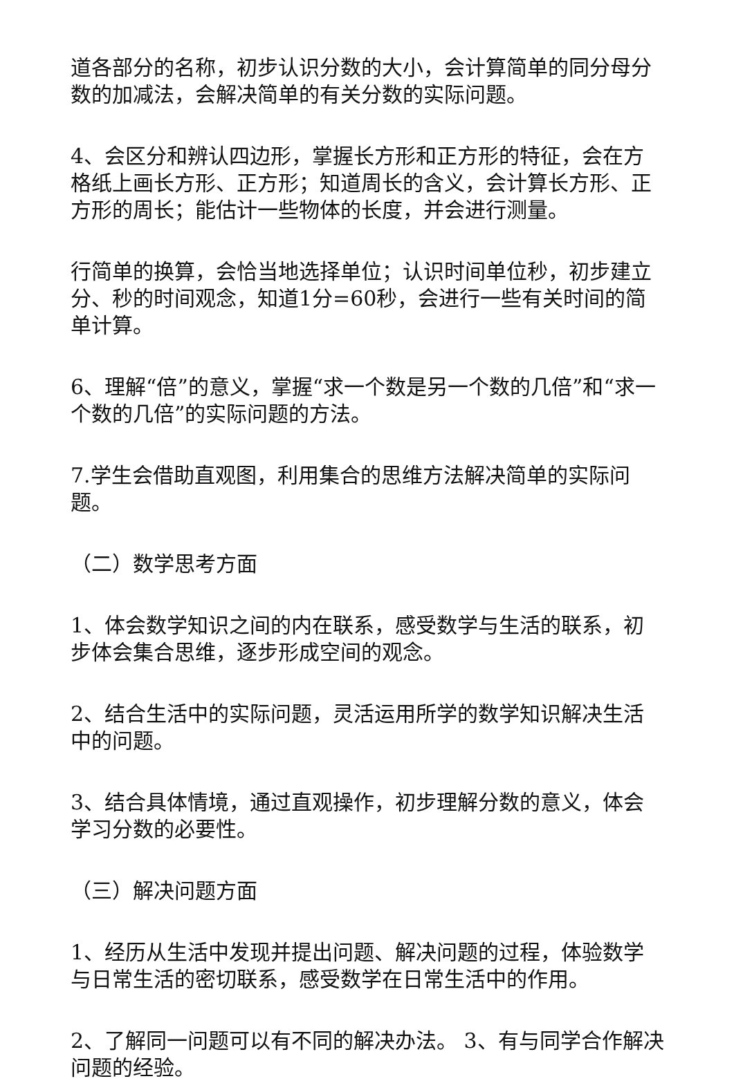道各部分的名称，初步认识分数的大小，会计算简单的同分母分数的加减法，会解决简单的有关分数的实际问题。
4、会区分和辨认四边形，掌握长方形和正方形的特征，会在方格纸上画长方形、正方形；知道周长的含义，会计算长方形、正方形的周长；能估计一些物体的长度，并会进行测量。
行简单的换算，会恰当地选择单位；认识时间单位秒，初步建立分、秒的时间观念，知道1分=60秒，会进行一些有关时间的简单计算。
6、理解“倍”的意义，掌握“求一个数是另一个数的几倍”和“求一个数的几倍”的实际问题的方法。
7.学生会借助直观图，利用集合的思维方法解决简单的实际问题。
（二）数学思考方面
1、体会数学知识之间的内在联系，感受数学与生活的联系，初步体会集合思维，逐步形成空间的观念。
2、结合生活中的实际问题，灵活运用所学的数学知识解决生活中的问题。
3、结合具体情境，通过直观操作，初步理解分数的意义，体会学习分数的必要性。
（三）解决问题方面
1、经历从生活中发现并提出问题、解决问题的过程，体验数学与日常生活的密切联系，感受数学在日常生活中的作用。
2、了解同一问题可以有不同的解决办法。 3、有与同学合作解决问题的经验。